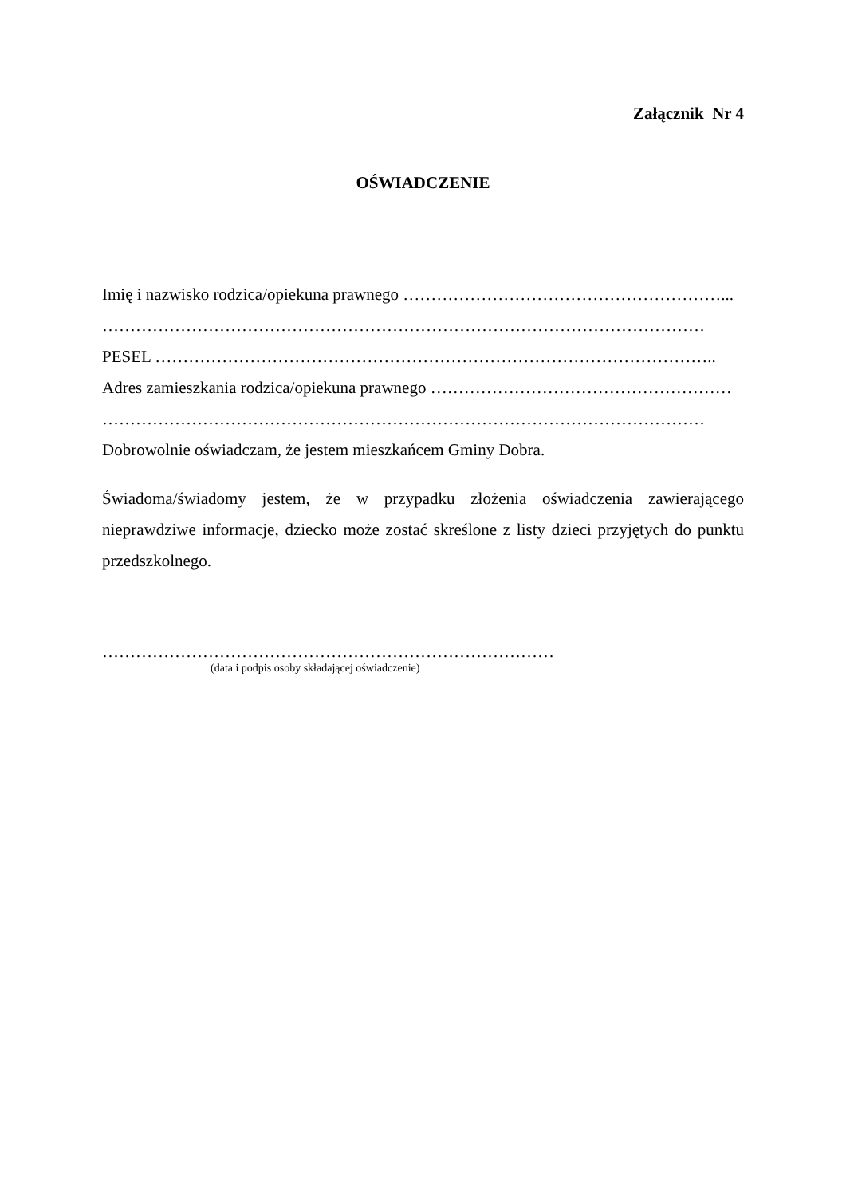Załącznik Nr 4
OŚWIADCZENIE
Imię i nazwisko rodzica/opiekuna prawnego …………………………………………………...
………………………………………………………………………………………………
PESEL ………………………………………………………………………………………..
Adres zamieszkania rodzica/opiekuna prawnego ………………………………………………
………………………………………………………………………………………………
Dobrowolnie oświadczam, że jestem mieszkańcem Gminy Dobra.
Świadoma/świadomy jestem, że w przypadku złożenia oświadczenia zawierającego nieprawdziwe informacje, dziecko może zostać skreślone z listy dzieci przyjętych do punktu przedszkolnego.
………………………………………………………………………
(data i podpis osoby składającej oświadczenie)